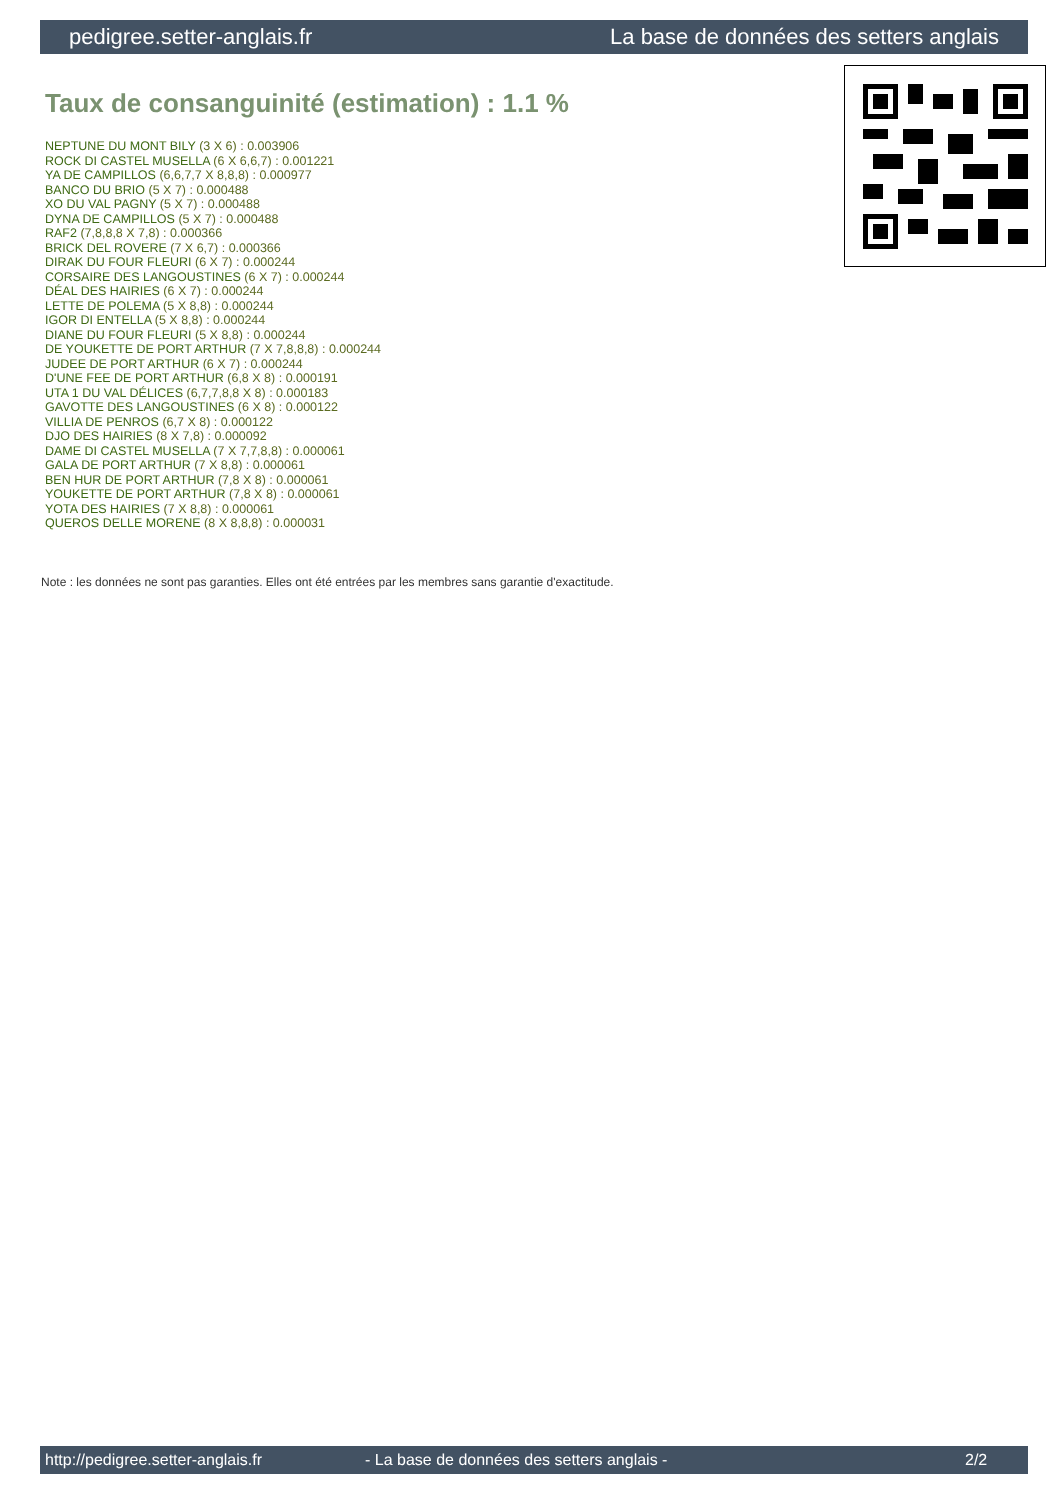pedigree.setter-anglais.fr La base de données des setters anglais
Taux de consanguinité (estimation) : 1.1 %
NEPTUNE DU MONT BILY (3 X 6) : 0.003906
ROCK DI CASTEL MUSELLA (6 X 6,6,7) : 0.001221
YA DE CAMPILLOS (6,6,7,7 X 8,8,8) : 0.000977
BANCO DU BRIO (5 X 7) : 0.000488
XO DU VAL PAGNY (5 X 7) : 0.000488
DYNA DE CAMPILLOS (5 X 7) : 0.000488
RAF2 (7,8,8,8 X 7,8) : 0.000366
BRICK DEL ROVERE (7 X 6,7) : 0.000366
DIRAK DU FOUR FLEURI (6 X 7) : 0.000244
CORSAIRE DES LANGOUSTINES (6 X 7) : 0.000244
DÉAL DES HAIRIES (6 X 7) : 0.000244
LETTE DE POLEMA (5 X 8,8) : 0.000244
IGOR DI ENTELLA (5 X 8,8) : 0.000244
DIANE DU FOUR FLEURI (5 X 8,8) : 0.000244
DE YOUKETTE DE PORT ARTHUR (7 X 7,8,8,8) : 0.000244
JUDEE DE PORT ARTHUR (6 X 7) : 0.000244
D'UNE FEE DE PORT ARTHUR (6,8 X 8) : 0.000191
UTA 1 DU VAL DÉLICES (6,7,7,8,8 X 8) : 0.000183
GAVOTTE DES LANGOUSTINES (6 X 8) : 0.000122
VILLIA DE PENROS (6,7 X 8) : 0.000122
DJO DES HAIRIES (8 X 7,8) : 0.000092
DAME DI CASTEL MUSELLA (7 X 7,7,8,8) : 0.000061
GALA DE PORT ARTHUR (7 X 8,8) : 0.000061
BEN HUR DE PORT ARTHUR (7,8 X 8) : 0.000061
YOUKETTE DE PORT ARTHUR (7,8 X 8) : 0.000061
YOTA DES HAIRIES (7 X 8,8) : 0.000061
QUEROS DELLE MORENE (8 X 8,8,8) : 0.000031
Note : les données ne sont pas garanties. Elles ont été entrées par les membres sans garantie d'exactitude.
http://pedigree.setter-anglais.fr - La base de données des setters anglais - 2/2